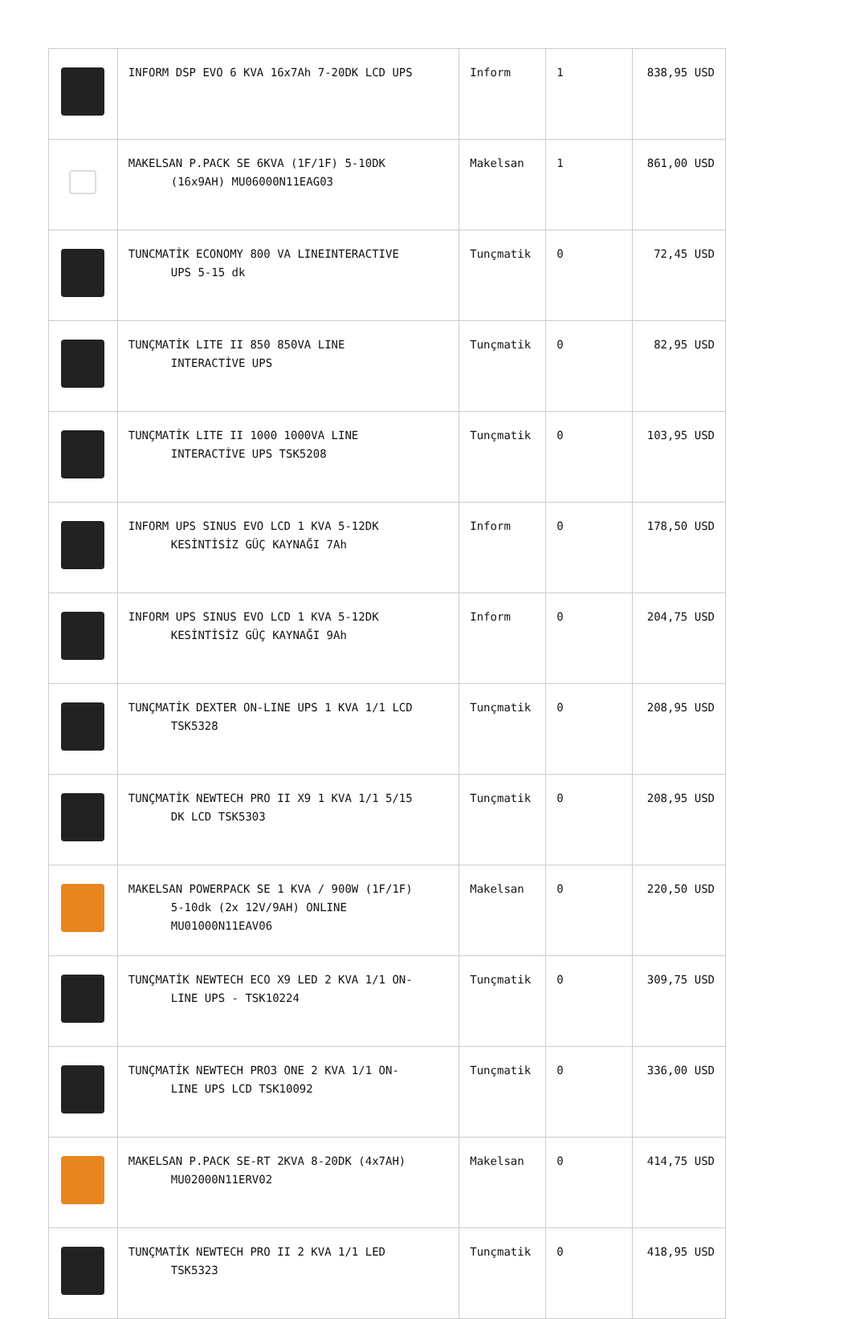| | INFORM DSP EVO 6 KVA 16x7Ah 7-20DK LCD UPS | Inform | 1 | 838,95 USD |
| | MAKELSAN P.PACK SE 6KVA (1F/1F) 5-10DK (16x9AH) MU06000N11EAG03 | Makelsan | 1 | 861,00 USD |
| | TUNCMATİK ECONOMY 800 VA LINEINTERACTIVE UPS 5-15 dk | Tunçmatik | 0 | 72,45 USD |
| | TUNÇMATİK LITE II 850 850VA LINE INTERACTİVE UPS | Tunçmatik | 0 | 82,95 USD |
| | TUNÇMATİK LITE II 1000 1000VA LINE INTERACTİVE UPS TSK5208 | Tunçmatik | 0 | 103,95 USD |
| | INFORM UPS SINUS EVO LCD 1 KVA 5-12DK KESİNTİSİZ GÜÇ KAYNAĞI 7Ah | Inform | 0 | 178,50 USD |
| | INFORM UPS SINUS EVO LCD 1 KVA 5-12DK KESİNTİSİZ GÜÇ KAYNAĞI 9Ah | Inform | 0 | 204,75 USD |
| | TUNÇMATİK DEXTER ON-LINE UPS 1 KVA 1/1 LCD TSK5328 | Tunçmatik | 0 | 208,95 USD |
| | TUNÇMATİK NEWTECH PRO II X9 1 KVA 1/1 5/15 DK LCD TSK5303 | Tunçmatik | 0 | 208,95 USD |
| | MAKELSAN POWERPACK SE 1 KVA / 900W (1F/1F) 5-10dk (2x 12V/9AH) ONLINE MU01000N11EAV06 | Makelsan | 0 | 220,50 USD |
| | TUNÇMATİK NEWTECH ECO X9 LED 2 KVA 1/1 ON- LINE UPS - TSK10224 | Tunçmatik | 0 | 309,75 USD |
| | TUNÇMATİK NEWTECH PRO3 ONE 2 KVA 1/1 ON- LINE UPS LCD TSK10092 | Tunçmatik | 0 | 336,00 USD |
| | MAKELSAN P.PACK SE-RT 2KVA 8-20DK (4x7AH) MU02000N11ERV02 | Makelsan | 0 | 414,75 USD |
| | TUNÇMATİK NEWTECH PRO II 2 KVA 1/1 LED TSK5323 | Tunçmatik | 0 | 418,95 USD |